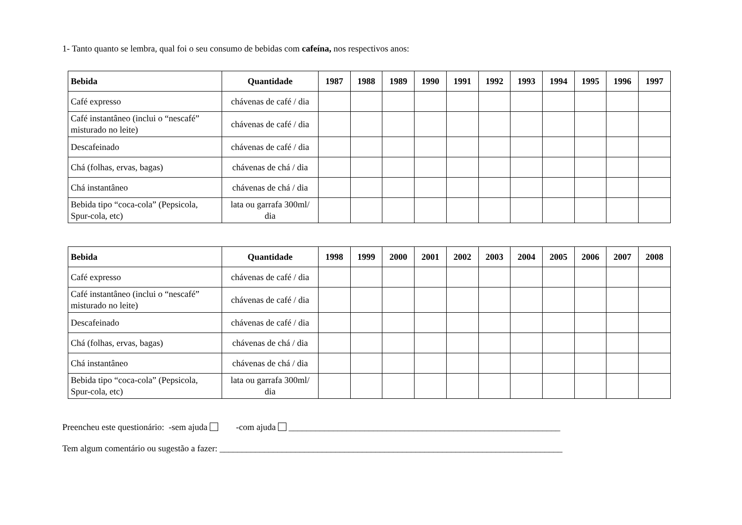1- Tanto quanto se lembra, qual foi o seu consumo de bebidas com cafeína, nos respectivos anos:
| Bebida | Quantidade | 1987 | 1988 | 1989 | 1990 | 1991 | 1992 | 1993 | 1994 | 1995 | 1996 | 1997 |
| --- | --- | --- | --- | --- | --- | --- | --- | --- | --- | --- | --- | --- |
| Café expresso | chávenas de café / dia | | | | | | | | | | | |
| Café instantâneo (inclui o “nescafé” misturado no leite) | chávenas de café / dia | | | | | | | | | | | |
| Descafeinado | chávenas de café / dia | | | | | | | | | | | |
| Chá (folhas, ervas, bagas) | chávenas de chá / dia | | | | | | | | | | | |
| Chá instantâneo | chávenas de chá / dia | | | | | | | | | | | |
| Bebida tipo “coca-cola” (Pepsicola, Spur-cola, etc) | lata ou garrafa 300ml/ dia | | | | | | | | | | | |
| Bebida | Quantidade | 1998 | 1999 | 2000 | 2001 | 2002 | 2003 | 2004 | 2005 | 2006 | 2007 | 2008 |
| --- | --- | --- | --- | --- | --- | --- | --- | --- | --- | --- | --- | --- |
| Café expresso | chávenas de café / dia | | | | | | | | | | | |
| Café instantâneo (inclui o “nescafé” misturado no leite) | chávenas de café / dia | | | | | | | | | | | |
| Descafeinado | chávenas de café / dia | | | | | | | | | | | |
| Chá (folhas, ervas, bagas) | chávenas de chá / dia | | | | | | | | | | | |
| Chá instantâneo | chávenas de chá / dia | | | | | | | | | | | |
| Bebida tipo “coca-cola” (Pepsicola, Spur-cola, etc) | lata ou garrafa 300ml/ dia | | | | | | | | | | | |
Preencheu este questionário: -sem ajuda -com ajuda _____________________________________________________________
Tem algum comentário ou sugestão a fazer: _____________________________________________________________________________